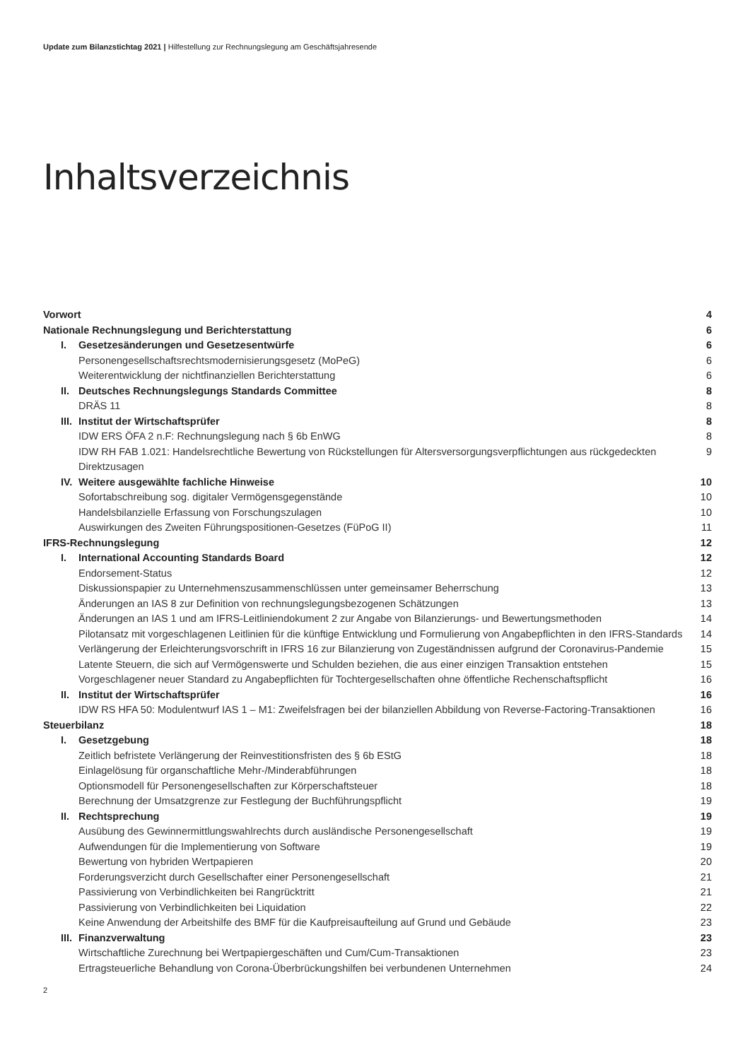Update zum Bilanzstichtag 2021 | Hilfestellung zur Rechnungslegung am Geschäftsjahresende
Inhaltsverzeichnis
| Vorwort | 4 |
| Nationale Rechnungslegung und Berichterstattung | 6 |
| I. Gesetzesänderungen und Gesetzesentwürfe | 6 |
| Personengesellschaftsrechtsmodernisierungsgesetz (MoPeG) | 6 |
| Weiterentwicklung der nichtfinanziellen Berichterstattung | 6 |
| II. Deutsches Rechnungslegungs Standards Committee | 8 |
| DRÄS 11 | 8 |
| III. Institut der Wirtschaftsprüfer | 8 |
| IDW ERS ÖFA 2 n.F: Rechnungslegung nach § 6b EnWG | 8 |
| IDW RH FAB 1.021: Handelsrechtliche Bewertung von Rückstellungen für Altersversorgungsverpflichtungen aus rückgedeckten Direktzusagen | 9 |
| IV. Weitere ausgewählte fachliche Hinweise | 10 |
| Sofortabschreibung sog. digitaler Vermögensgegenstände | 10 |
| Handelsbilanzielle Erfassung von Forschungszulagen | 10 |
| Auswirkungen des Zweiten Führungspositionen-Gesetzes (FüPoG II) | 11 |
| IFRS-Rechnungslegung | 12 |
| I. International Accounting Standards Board | 12 |
| Endorsement-Status | 12 |
| Diskussionspapier zu Unternehmenszusammenschlüssen unter gemeinsamer Beherrschung | 13 |
| Änderungen an IAS 8 zur Definition von rechnungslegungsbezogenen Schätzungen | 13 |
| Änderungen an IAS 1 und am IFRS-Leitliniendokument 2 zur Angabe von Bilanzierungs- und Bewertungsmethoden | 14 |
| Pilotansatz mit vorgeschlagenen Leitlinien für die künftige Entwicklung und Formulierung von Angabepflichten in den IFRS-Standards | 14 |
| Verlängerung der Erleichterungsvorschrift in IFRS 16 zur Bilanzierung von Zugeständnissen aufgrund der Coronavirus-Pandemie | 15 |
| Latente Steuern, die sich auf Vermögenswerte und Schulden beziehen, die aus einer einzigen Transaktion entstehen | 15 |
| Vorgeschlagener neuer Standard zu Angabepflichten für Tochtergesellschaften ohne öffentliche Rechenschaftspflicht | 16 |
| II. Institut der Wirtschaftsprüfer | 16 |
| IDW RS HFA 50: Modulentwurf IAS 1 – M1: Zweifelsfragen bei der bilanziellen Abbildung von Reverse-Factoring-Transaktionen | 16 |
| Steuerbilanz | 18 |
| I. Gesetzgebung | 18 |
| Zeitlich befristete Verlängerung der Reinvestitionsfristen des § 6b EStG | 18 |
| Einlagelösung für organschaftliche Mehr-/Minderabführungen | 18 |
| Optionsmodell für Personengesellschaften zur Körperschaftsteuer | 18 |
| Berechnung der Umsatzgrenze zur Festlegung der Buchführungspflicht | 19 |
| II. Rechtsprechung | 19 |
| Ausübung des Gewinnermittlungswahlrechts durch ausländische Personengesellschaft | 19 |
| Aufwendungen für die Implementierung von Software | 19 |
| Bewertung von hybriden Wertpapieren | 20 |
| Forderungsverzicht durch Gesellschafter einer Personengesellschaft | 21 |
| Passivierung von Verbindlichkeiten bei Rangrücktritt | 21 |
| Passivierung von Verbindlichkeiten bei Liquidation | 22 |
| Keine Anwendung der Arbeitshilfe des BMF für die Kaufpreisaufteilung auf Grund und Gebäude | 23 |
| III. Finanzverwaltung | 23 |
| Wirtschaftliche Zurechnung bei Wertpapiergeschäften und Cum/Cum-Transaktionen | 23 |
| Ertragsteuerliche Behandlung von Corona-Überbrückungshilfen bei verbundenen Unternehmen | 24 |
2